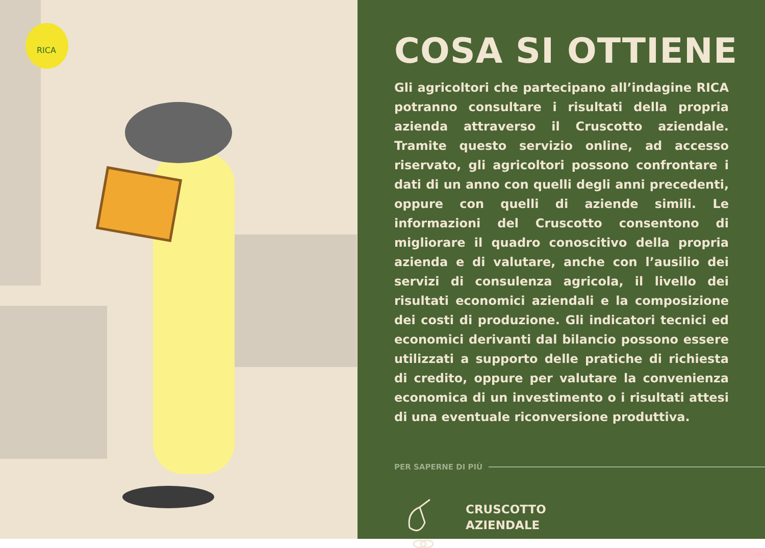RICA
COSA SI OTTIENE
Gli agricoltori che partecipano all’indagine RICA potranno consultare i risultati della propria azienda attraverso il Cruscotto aziendale. Tramite questo servizio online, ad accesso riservato, gli agricoltori possono confrontare i dati di un anno con quelli degli anni precedenti, oppure con quelli di aziende simili. Le informazioni del Cruscotto consentono di migliorare il quadro conoscitivo della propria azienda e di valutare, anche con l’ausilio dei servizi di consulenza agricola, il livello dei risultati economici aziendali e la composizione dei costi di produzione. Gli indicatori tecnici ed economici derivanti dal bilancio possono essere utilizzati a supporto delle pratiche di richiesta di credito, oppure per valutare la convenienza economica di un investimento o i risultati attesi di una eventuale riconversione produttiva.
PER SAPERNE DI PIÙ
CRUSCOTTO
AZIENDALE